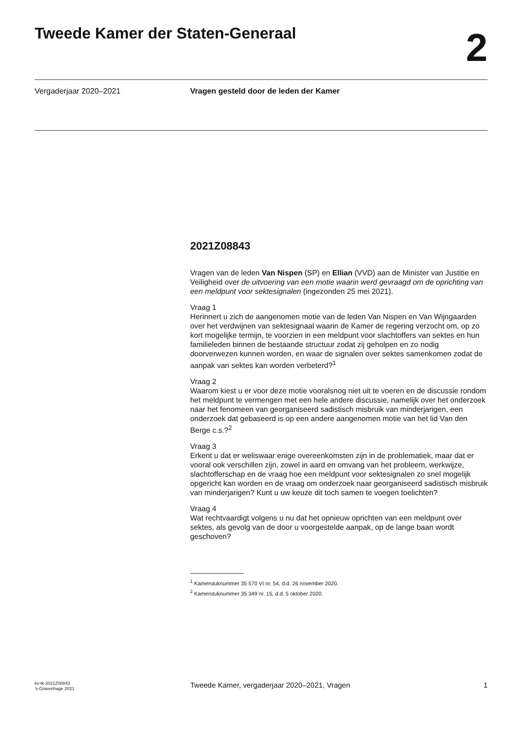Tweede Kamer der Staten-Generaal
2
Vergaderjaar 2020–2021 Vragen gesteld door de leden der Kamer
2021Z08843
Vragen van de leden Van Nispen (SP) en Ellian (VVD) aan de Minister van Justitie en Veiligheid over de uitvoering van een motie waarin werd gevraagd om de oprichting van een meldpunt voor sektesignalen (ingezonden 25 mei 2021).
Vraag 1
Herinnert u zich de aangenomen motie van de leden Van Nispen en Van Wijngaarden over het verdwijnen van sektesignaal waarin de Kamer de regering verzocht om, op zo kort mogelijke termijn, te voorzien in een meldpunt voor slachtoffers van sektes en hun familieleden binnen de bestaande structuur zodat zij geholpen en zo nodig doorverwezen kunnen worden, en waar de signalen over sektes samenkomen zodat de aanpak van sektes kan worden verbeterd?<sup>1</sup>
Vraag 2
Waarom kiest u er voor deze motie vooralsnog niet uit te voeren en de discussie rondom het meldpunt te vermengen met een hele andere discussie, namelijk over het onderzoek naar het fenomeen van georganiseerd sadistisch misbruik van minderjarigen, een onderzoek dat gebaseerd is op een andere aangenomen motie van het lid Van den Berge c.s.?<sup>2</sup>
Vraag 3
Erkent u dat er weliswaar enige overeenkomsten zijn in de problematiek, maar dat er vooral ook verschillen zijn, zowel in aard en omvang van het probleem, werkwijze, slachtofferschap en de vraag hoe een meldpunt voor sektesignalen zo snel mogelijk opgericht kan worden en de vraag om onderzoek naar georganiseerd sadistisch misbruik van minderjarigen? Kunt u uw keuze dit toch samen te voegen toelichten?
Vraag 4
Wat rechtvaardigt volgens u nu dat het opnieuw oprichten van een meldpunt over sektes, als gevolg van de door u voorgestelde aanpak, op de lange baan wordt geschoven?
<sup>1</sup> Kamerstuknummer 35 570 VI nr. 54, d.d. 26 november 2020.
<sup>2</sup> Kamerstuknummer 35 349 nr. 15, d.d. 5 oktober 2020.
kv-tk-2021Z08843
’s-Gravenhage 2021
Tweede Kamer, vergaderjaar 2020–2021, Vragen
1